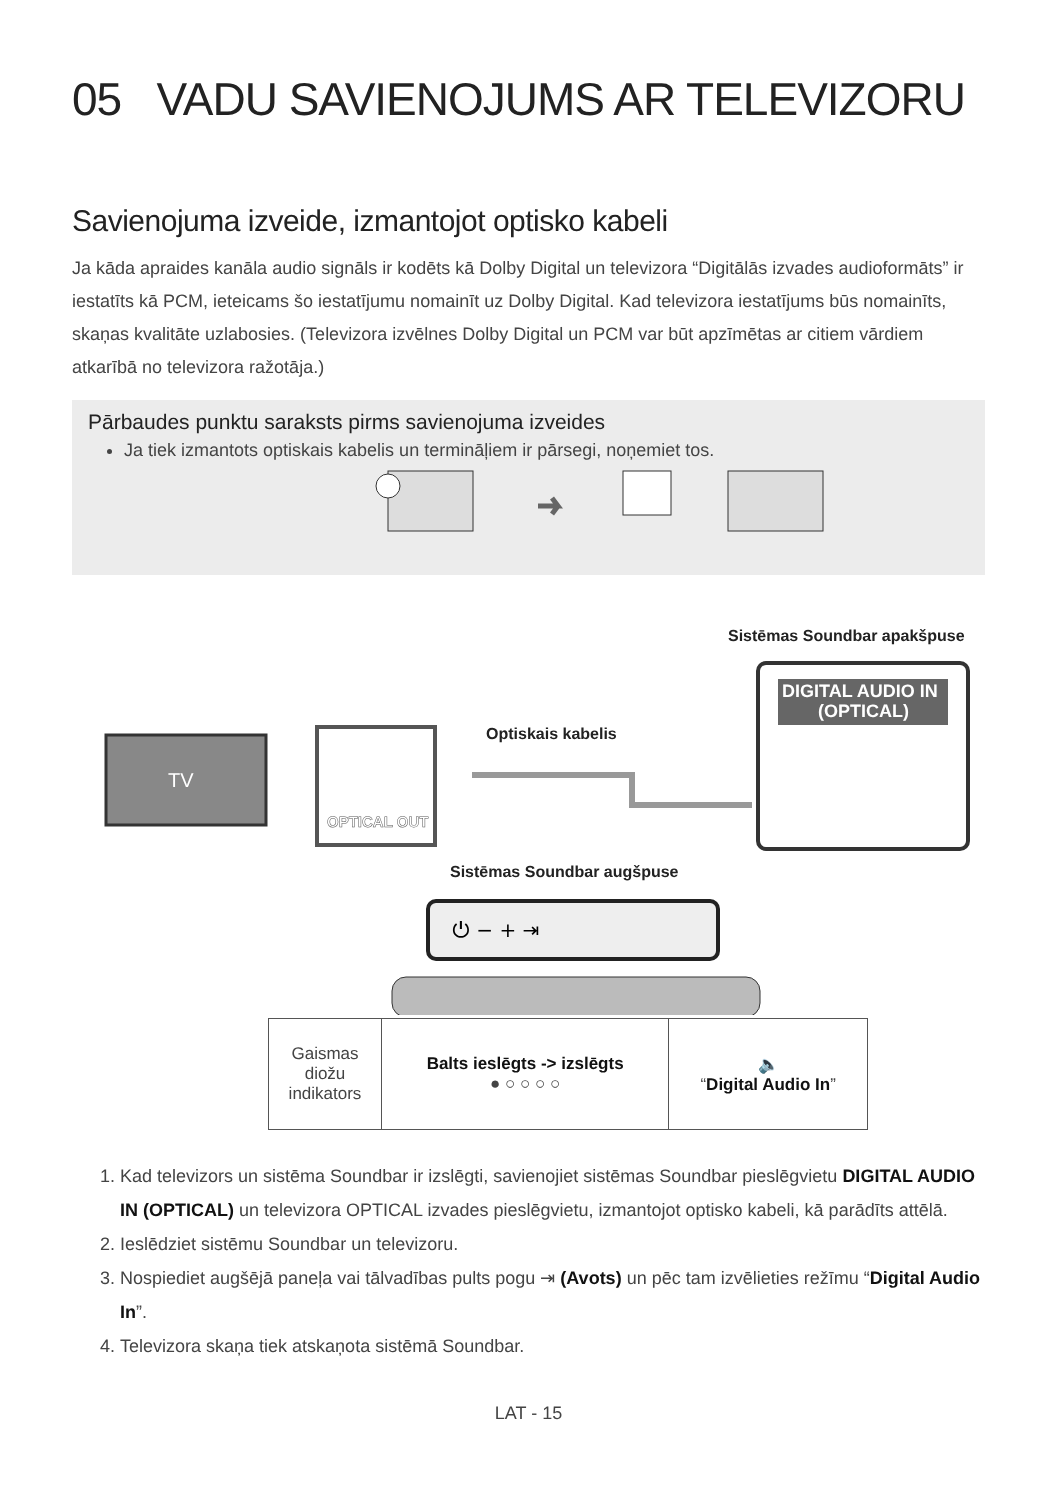05 VADU SAVIENOJUMS AR TELEVIZORU
Savienojuma izveide, izmantojot optisko kabeli
Ja kāda apraides kanāla audio signāls ir kodēts kā Dolby Digital un televizora “Digitālās izvades audioformāts” ir iestatīts kā PCM, ieteicams šo iestatījumu nomainīt uz Dolby Digital. Kad televizora iestatījums būs nomainīts, skaņas kvalitāte uzlabosies. (Televizora izvēlnes Dolby Digital un PCM var būt apzīmētas ar citiem vārdiem atkarībā no televizora ražotāja.)
Pārbaudes punktu saraksts pirms savienojuma izveides
Ja tiek izmantots optiskais kabelis un termināļiem ir pārsegi, noņemiet tos.
Sistēmas Soundbar apakšpuse
Optiskais kabelis
Sistēmas Soundbar augšpuse
TV
OPTICAL OUT
DIGITAL AUDIO IN
(OPTICAL)
⏻ − + ⇥
| Gaismas diožu indikators | Balts ieslēgts -> izslēgts ● ○ ○ ○ ○ | 🔈 “ Digital Audio In ” |
1. Kad televizors un sistēma Soundbar ir izslēgti, savienojiet sistēmas Soundbar pieslēgvietu DIGITAL AUDIO IN (OPTICAL) un televizora OPTICAL izvades pieslēgvietu, izmantojot optisko kabeli, kā parādīts attēlā.
2. Ieslēdziet sistēmu Soundbar un televizoru.
3. Nospiediet augšējā paneļa vai tālvadības pults pogu ⇥ (Avots) un pēc tam izvēlieties režīmu “Digital Audio In”.
4. Televizora skaņa tiek atskaņota sistēmā Soundbar.
LAT - 15